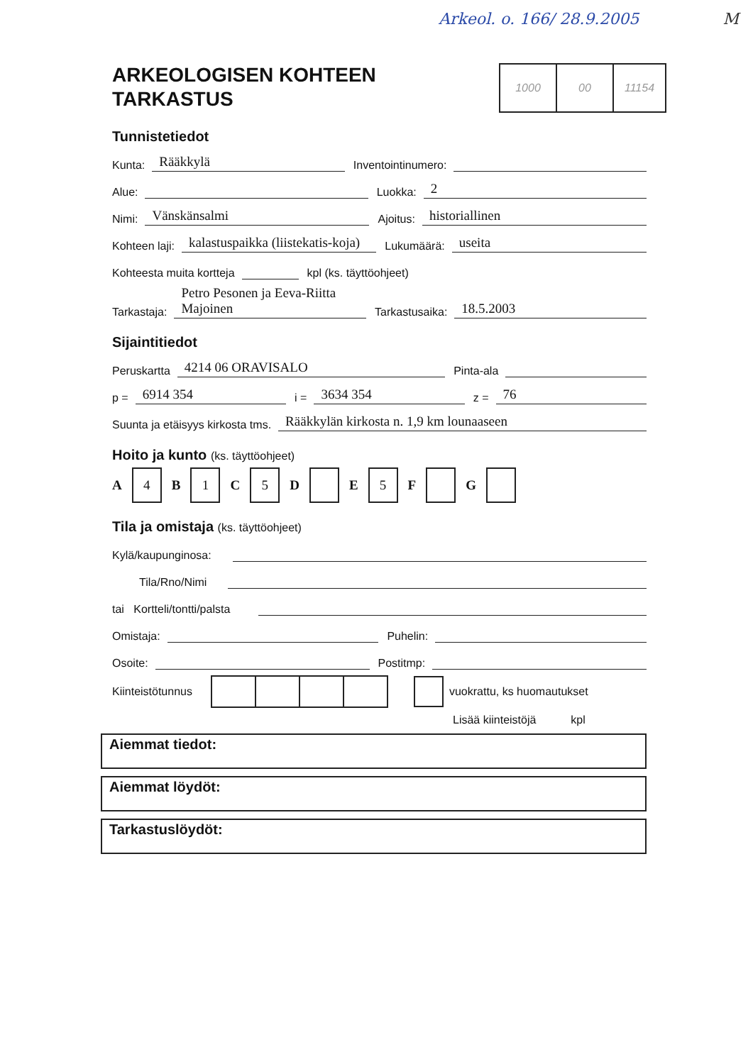Arkeol. o. 166/ 28.9.2005 M
ARKEOLOGISEN KOHTEEN
TARKASTUS
1000 00 11154
Tunnistetiedot
Kunta: Rääkkylä Inventointinumero:
Alue: Luokka: 2
Nimi: Vänskänsalmi Ajoitus: historiallinen
Kohteen laji: kalastuspaikka (liistekatis-koja) Lukumäärä: useita
Kohteesta muita kortteja kpl (ks. täyttöohjeet)
Tarkastaja: Petro Pesonen ja Eeva-Riitta Majoinen Tarkastusaika: 18.5.2003
Sijaintitiedot
Peruskartta 4214 06 ORAVISALO Pinta-ala
p = 6914 354 i = 3634 354 z = 76
Suunta ja etäisyys kirkosta tms. Rääkkylän kirkosta n. 1,9 km lounaaseen
Hoito ja kunto (ks. täyttöohjeet)
A 4 B 1 C 5 D E 5 F G
Tila ja omistaja (ks. täyttöohjeet)
Kylä/kaupunginosa:
Tila/Rno/Nimi
tai Kortteli/tontti/palsta
Omistaja: Puhelin:
Osoite: Postitmp:
Kiinteistötunnus vuokrattu, ks huomautukset
Lisää kiinteistöjä kpl
Aiemmat tiedot:
Aiemmat löydöt:
Tarkastuslöydöt: